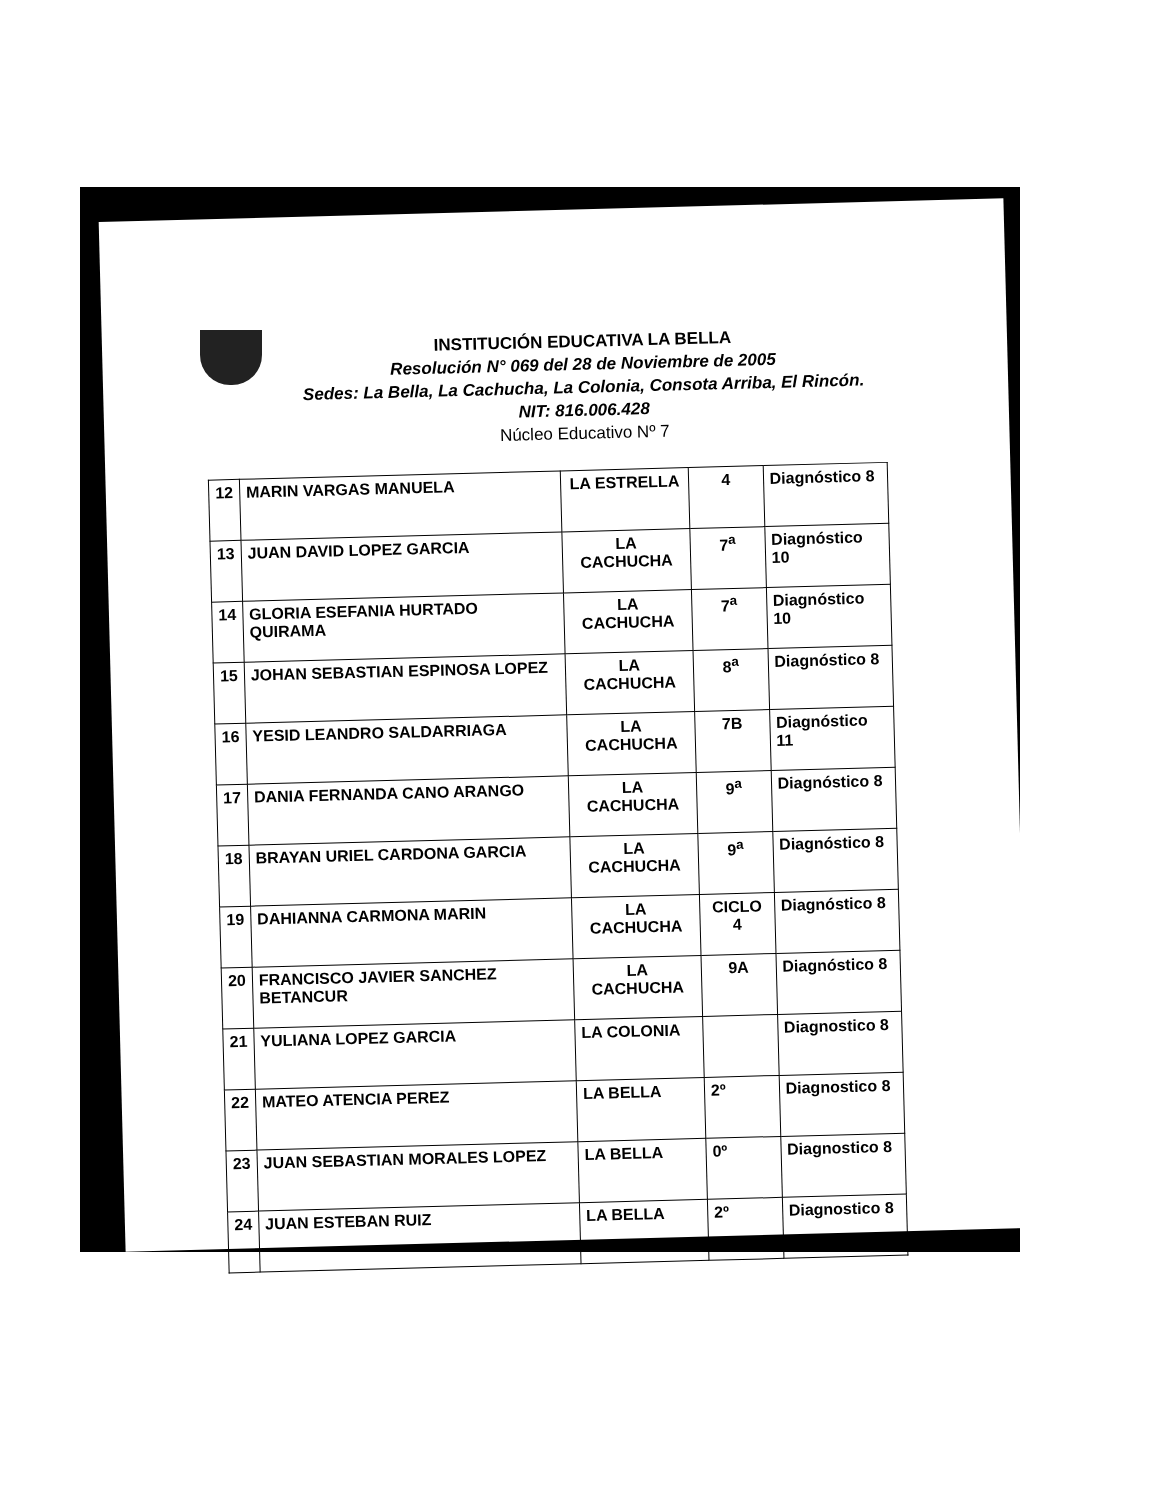INSTITUCIÓN EDUCATIVA LA BELLA
Resolución N° 069 del 28 de Noviembre de 2005
Sedes: La Bella, La Cachucha, La Colonia, Consota Arriba, El Rincón.
NIT: 816.006.428
Núcleo Educativo Nº 7
| 12 | MARIN VARGAS MANUELA | LA ESTRELLA | 4 | Diagnóstico 8 |
| 13 | JUAN DAVID LOPEZ GARCIA | LA CACHUCHA | 7<sup>a</sup> | Diagnóstico 10 |
| 14 | GLORIA ESEFANIA HURTADO QUIRAMA | LA CACHUCHA | 7<sup>a</sup> | Diagnóstico 10 |
| 15 | JOHAN SEBASTIAN ESPINOSA LOPEZ | LA CACHUCHA | 8<sup>a</sup> | Diagnóstico 8 |
| 16 | YESID LEANDRO SALDARRIAGA | LA CACHUCHA | 7B | Diagnóstico 11 |
| 17 | DANIA FERNANDA CANO ARANGO | LA CACHUCHA | 9<sup>a</sup> | Diagnóstico 8 |
| 18 | BRAYAN URIEL CARDONA GARCIA | LA CACHUCHA | 9<sup>a</sup> | Diagnóstico 8 |
| 19 | DAHIANNA CARMONA MARIN | LA CACHUCHA | CICLO 4 | Diagnóstico 8 |
| 20 | FRANCISCO JAVIER SANCHEZ BETANCUR | LA CACHUCHA | 9A | Diagnóstico 8 |
| 21 | YULIANA LOPEZ GARCIA | LA COLONIA | | Diagnostico 8 |
| 22 | MATEO ATENCIA PEREZ | LA BELLA | 2º | Diagnostico 8 |
| 23 | JUAN SEBASTIAN MORALES LOPEZ | LA BELLA | 0º | Diagnostico 8 |
| 24 | JUAN ESTEBAN RUIZ | LA BELLA | 2º | Diagnostico 8 |